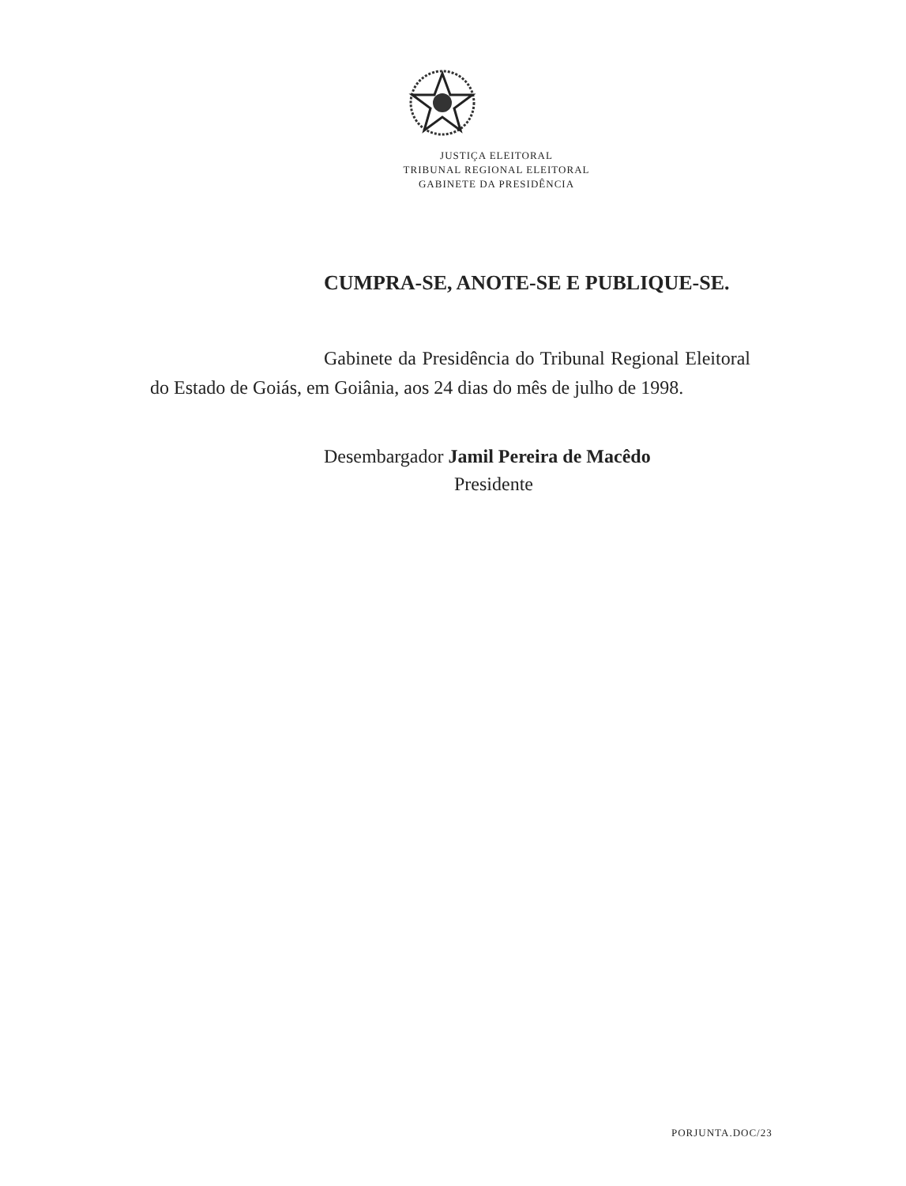JUSTIÇA ELEITORAL
TRIBUNAL REGIONAL ELEITORAL
GABINETE DA PRESIDÊNCIA
CUMPRA-SE, ANOTE-SE E PUBLIQUE-SE.
Gabinete da Presidência do Tribunal Regional Eleitoral do Estado de Goiás, em Goiânia, aos 24 dias do mês de julho de 1998.
Desembargador Jamil Pereira de Macêdo
Presidente
PORJUNTA.DOC/23